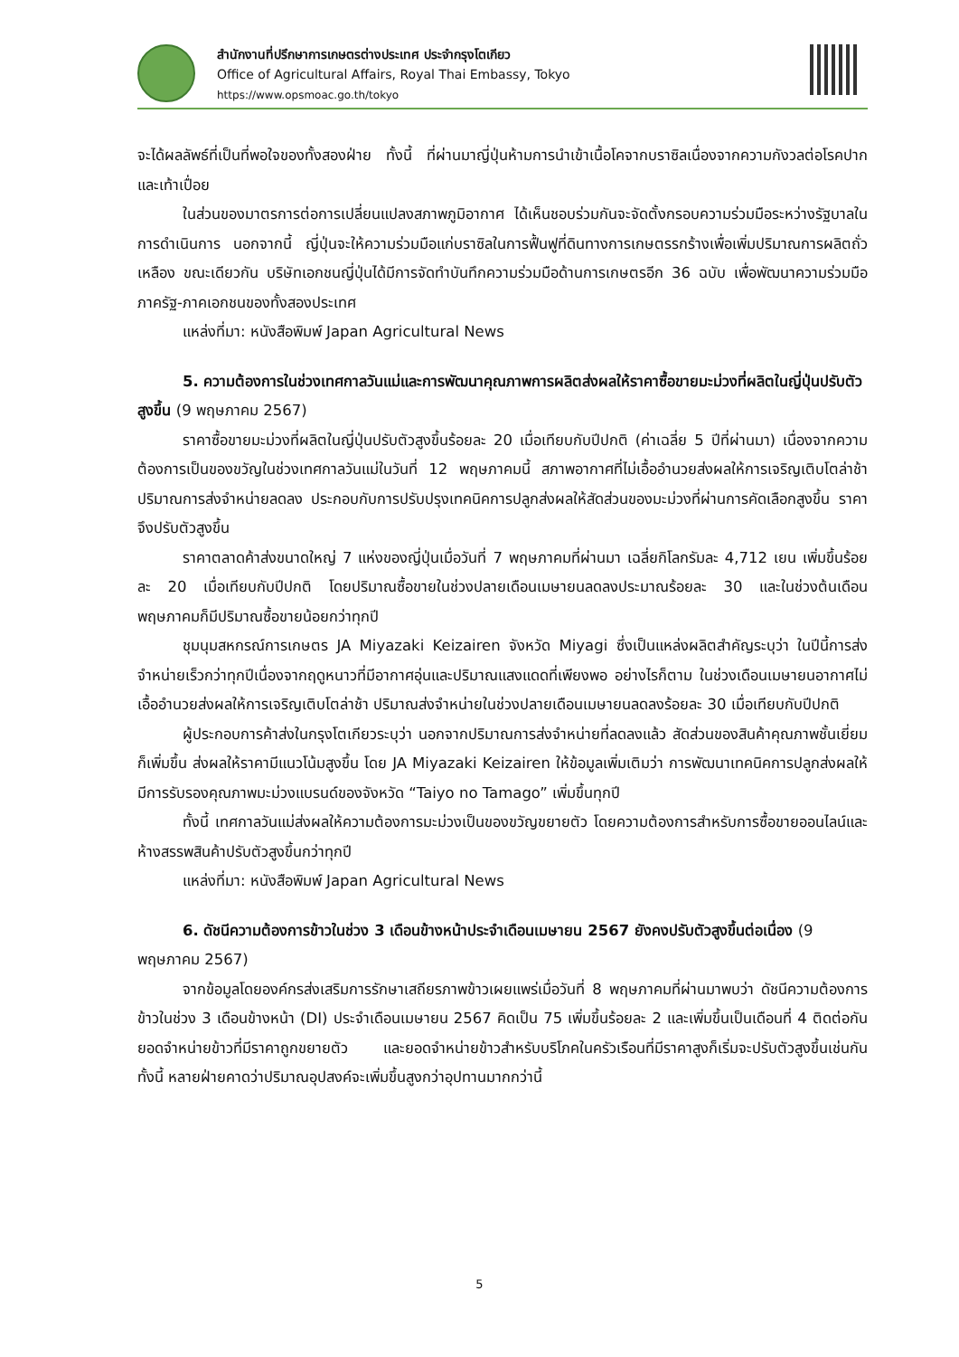สำนักงานที่ปรึกษาการเกษตรต่างประเทศ ประจำกรุงโตเกียว
Office of Agricultural Affairs, Royal Thai Embassy, Tokyo
https://www.opsmoac.go.th/tokyo
จะได้ผลลัพธ์ที่เป็นที่พอใจของทั้งสองฝ่าย ทั้งนี้ ที่ผ่านมาญี่ปุ่นห้ามการนำเข้าเนื้อโคจากบราซิลเนื่องจากความกังวลต่อโรคปากและเท้าเปื่อย
ในส่วนของมาตรการต่อการเปลี่ยนแปลงสภาพภูมิอากาศ ได้เห็นชอบร่วมกันจะจัดตั้งกรอบความร่วมมือระหว่างรัฐบาลในการดำเนินการ นอกจากนี้ ญี่ปุ่นจะให้ความร่วมมือแก่บราซิลในการฟื้นฟูที่ดินทางการเกษตรรกร้างเพื่อเพิ่มปริมาณการผลิตถั่วเหลือง ขณะเดียวกัน บริษัทเอกชนญี่ปุ่นได้มีการจัดทำบันทึกความร่วมมือด้านการเกษตรอีก 36 ฉบับ เพื่อพัฒนาความร่วมมือภาครัฐ-ภาคเอกชนของทั้งสองประเทศ
แหล่งที่มา: หนังสือพิมพ์ Japan Agricultural News
5. ความต้องการในช่วงเทศกาลวันแม่และการพัฒนาคุณภาพการผลิตส่งผลให้ราคาซื้อขายมะม่วงที่ผลิตในญี่ปุ่นปรับตัวสูงขึ้น (9 พฤษภาคม 2567)
ราคาซื้อขายมะม่วงที่ผลิตในญี่ปุ่นปรับตัวสูงขึ้นร้อยละ 20 เมื่อเทียบกับปีปกติ (ค่าเฉลี่ย 5 ปีที่ผ่านมา) เนื่องจากความต้องการเป็นของขวัญในช่วงเทศกาลวันแม่ในวันที่ 12 พฤษภาคมนี้ สภาพอากาศที่ไม่เอื้ออำนวยส่งผลให้การเจริญเติบโตล่าช้า ปริมาณการส่งจำหน่ายลดลง ประกอบกับการปรับปรุงเทคนิคการปลูกส่งผลให้สัดส่วนของมะม่วงที่ผ่านการคัดเลือกสูงขึ้น ราคาจึงปรับตัวสูงขึ้น
ราคาตลาดค้าส่งขนาดใหญ่ 7 แห่งของญี่ปุ่นเมื่อวันที่ 7 พฤษภาคมที่ผ่านมา เฉลี่ยกิโลกรัมละ 4,712 เยน เพิ่มขึ้นร้อยละ 20 เมื่อเทียบกับปีปกติ โดยปริมาณซื้อขายในช่วงปลายเดือนเมษายนลดลงประมาณร้อยละ 30 และในช่วงต้นเดือนพฤษภาคมก็มีปริมาณซื้อขายน้อยกว่าทุกปี
ชุมนุมสหกรณ์การเกษตร JA Miyazaki Keizairen จังหวัด Miyagi ซึ่งเป็นแหล่งผลิตสำคัญระบุว่า ในปีนี้การส่งจำหน่ายเร็วกว่าทุกปีเนื่องจากฤดูหนาวที่มีอากาศอุ่นและปริมาณแสงแดดที่เพียงพอ อย่างไรก็ตาม ในช่วงเดือนเมษายนอากาศไม่เอื้ออำนวยส่งผลให้การเจริญเติบโตล่าช้า ปริมาณส่งจำหน่ายในช่วงปลายเดือนเมษายนลดลงร้อยละ 30 เมื่อเทียบกับปีปกติ
ผู้ประกอบการค้าส่งในกรุงโตเกียวระบุว่า นอกจากปริมาณการส่งจำหน่ายที่ลดลงแล้ว สัดส่วนของสินค้าคุณภาพชั้นเยี่ยมก็เพิ่มขึ้น ส่งผลให้ราคามีแนวโน้มสูงขึ้น โดย JA Miyazaki Keizairen ให้ข้อมูลเพิ่มเติมว่า การพัฒนาเทคนิคการปลูกส่งผลให้มีการรับรองคุณภาพมะม่วงแบรนด์ของจังหวัด “Taiyo no Tamago” เพิ่มขึ้นทุกปี
ทั้งนี้ เทศกาลวันแม่ส่งผลให้ความต้องการมะม่วงเป็นของขวัญขยายตัว โดยความต้องการสำหรับการซื้อขายออนไลน์และห้างสรรพสินค้าปรับตัวสูงขึ้นกว่าทุกปี
แหล่งที่มา: หนังสือพิมพ์ Japan Agricultural News
6. ดัชนีความต้องการข้าวในช่วง 3 เดือนข้างหน้าประจำเดือนเมษายน 2567 ยังคงปรับตัวสูงขึ้นต่อเนื่อง (9 พฤษภาคม 2567)
จากข้อมูลโดยองค์กรส่งเสริมการรักษาเสถียรภาพข้าวเผยแพร่เมื่อวันที่ 8 พฤษภาคมที่ผ่านมาพบว่า ดัชนีความต้องการข้าวในช่วง 3 เดือนข้างหน้า (DI) ประจำเดือนเมษายน 2567 คิดเป็น 75 เพิ่มขึ้นร้อยละ 2 และเพิ่มขึ้นเป็นเดือนที่ 4 ติดต่อกัน ยอดจำหน่ายข้าวที่มีราคาถูกขยายตัว และยอดจำหน่ายข้าวสำหรับบริโภคในครัวเรือนที่มีราคาสูงก็เริ่มจะปรับตัวสูงขึ้นเช่นกัน ทั้งนี้ หลายฝ่ายคาดว่าปริมาณอุปสงค์จะเพิ่มขึ้นสูงกว่าอุปทานมากกว่านี้
5